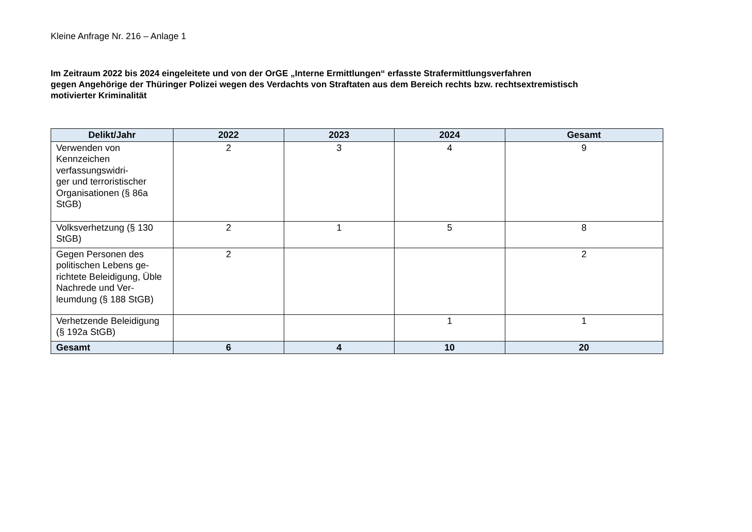Kleine Anfrage Nr. 216 – Anlage 1
Im Zeitraum 2022 bis 2024 eingeleitete und von der OrGE „Interne Ermittlungen“ erfasste Strafermittlungsverfahren
gegen Angehörige der Thüringer Polizei wegen des Verdachts von Straftaten aus dem Bereich rechts bzw. rechtsextremistisch
motivierter Kriminalität
| Delikt/Jahr | 2022 | 2023 | 2024 | Gesamt |
| --- | --- | --- | --- | --- |
| Verwenden von Kennzeichen verfassungswidri- ger und terroristischer Organisationen (§ 86a StGB) | 2 | 3 | 4 | 9 |
| Volksverhetzung (§ 130 StGB) | 2 | 1 | 5 | 8 |
| Gegen Personen des politischen Lebens ge-richtete Beleidigung, Üble Nachrede und Ver-leumdung (§ 188 StGB) | 2 | | | 2 |
| Verhetzende Beleidigung (§ 192a StGB) | | | 1 | 1 |
| Gesamt | 6 | 4 | 10 | 20 |